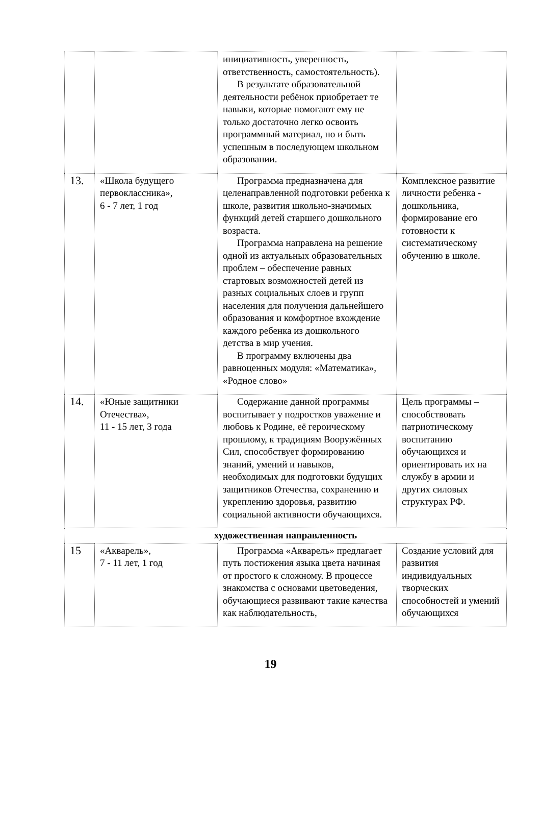| | | инициативность, уверенность, ответственность, самостоятельность). В результате образовательной деятельности ребёнок приобретает те навыки, которые помогают ему не только достаточно легко освоить программный материал, но и быть успешным в последующем школьном образовании. | |
| 13. | «Школа будущего первоклассника», 6 - 7 лет, 1 год | Программа предназначена для целенаправленной подготовки ребенка к школе, развития школьно-значимых функций детей старшего дошкольного возраста. Программа направлена на решение одной из актуальных образовательных проблем – обеспечение равных стартовых возможностей детей из разных социальных слоев и групп населения для получения дальнейшего образования и комфортное вхождение каждого ребенка из дошкольного детства в мир учения. В программу включены два равноценных модуля: «Математика», «Родное слово» | Комплексное развитие личности ребенка - дошкольника, формирование его готовности к систематическому обучению в школе. |
| 14. | «Юные защитники Отечества», 11 - 15 лет, 3 года | Содержание данной программы воспитывает у подростков уважение и любовь к Родине, её героическому прошлому, к традициям Вооружённых Сил, способствует формированию знаний, умений и навыков, необходимых для подготовки будущих защитников Отечества, сохранению и укреплению здоровья, развитию социальной активности обучающихся. | Цель программы – способствовать патриотическому воспитанию обучающихся и ориентировать их на службу в армии и других силовых структурах РФ. |
| художественная направленность | | | |
| 15 | «Акварель», 7 - 11 лет, 1 год | Программа «Акварель» предлагает путь постижения языка цвета начиная от простого к сложному. В процессе знакомства с основами цветоведения, обучающиеся развивают такие качества как наблюдательность, | Создание условий для развития индивидуальных творческих способностей и умений обучающихся |
19